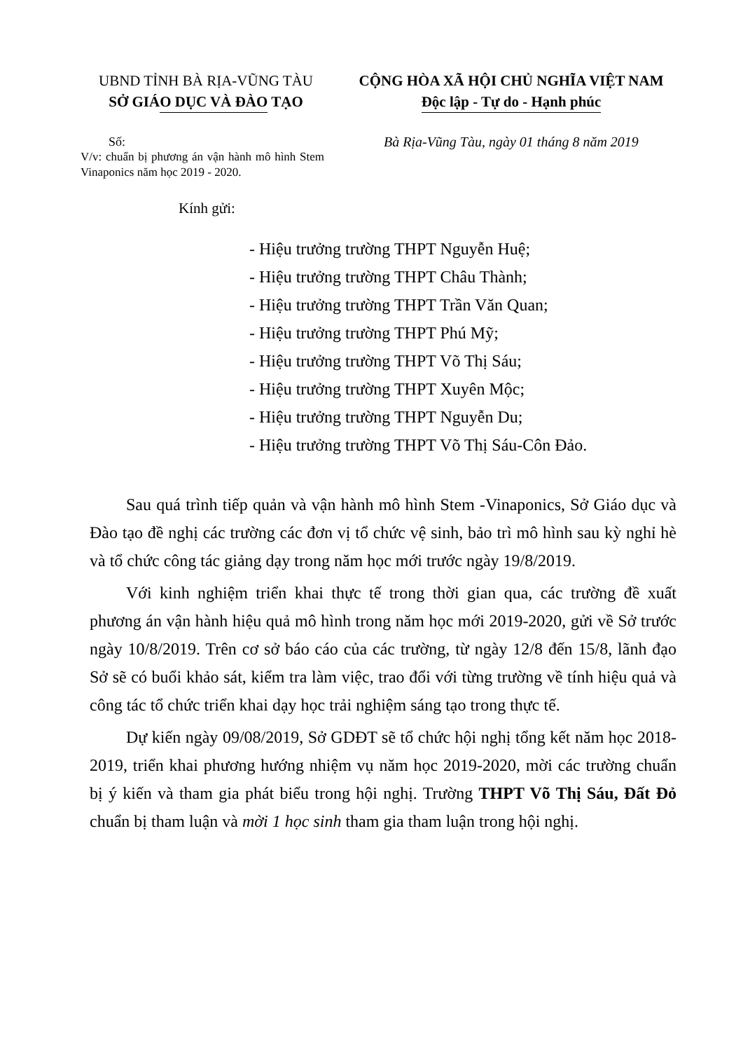UBND TỈNH BÀ RỊA-VŨNG TÀU
SỞ GIÁ O DỤC VÀ ĐÀO TẠO
CỘNG HÒA XÃ HỘI CHỦ NGHĨA VIỆT NAM
Độc lập - Tự do - Hạnh phúc
Số:
V/v: chuẩn bị phương án vận hành mô hình Stem Vinaponics năm học 2019 - 2020.
Bà Rịa-Vũng Tàu, ngày 01 tháng 8 năm 2019
Kính gửi:
- Hiệu trưởng trường THPT Nguyễn Huệ;
- Hiệu trưởng trường THPT Châu Thành;
- Hiệu trưởng trường THPT Trần Văn Quan;
- Hiệu trưởng trường THPT Phú Mỹ;
- Hiệu trưởng trường THPT Võ Thị Sáu;
- Hiệu trưởng trường THPT Xuyên Mộc;
- Hiệu trưởng trường THPT Nguyễn Du;
- Hiệu trưởng trường THPT Võ Thị Sáu-Côn Đảo.
Sau quá trình tiếp quản và vận hành mô hình Stem -Vinaponics, Sở Giáo dục và Đào tạo đề nghị các trường các đơn vị tổ chức vệ sinh, bảo trì mô hình sau kỳ nghỉ hè và tổ chức công tác giảng dạy trong năm học mới trước ngày 19/8/2019.
Với kinh nghiệm triển khai thực tế trong thời gian qua, các trường đề xuất phương án vận hành hiệu quả mô hình trong năm học mới 2019-2020, gửi về Sở trước ngày 10/8/2019. Trên cơ sở báo cáo của các trường, từ ngày 12/8 đến 15/8, lãnh đạo Sở sẽ có buổi khảo sát, kiểm tra làm việc, trao đổi với từng trường về tính hiệu quả và công tác tổ chức triển khai dạy học trải nghiệm sáng tạo trong thực tế.
Dự kiến ngày 09/08/2019, Sở GDĐT sẽ tổ chức hội nghị tổng kết năm học 2018-2019, triển khai phương hướng nhiệm vụ năm học 2019-2020, mời các trường chuẩn bị ý kiến và tham gia phát biểu trong hội nghị. Trường THPT Võ Thị Sáu, Đất Đỏ chuẩn bị tham luận và mời 1 học sinh tham gia tham luận trong hội nghị.